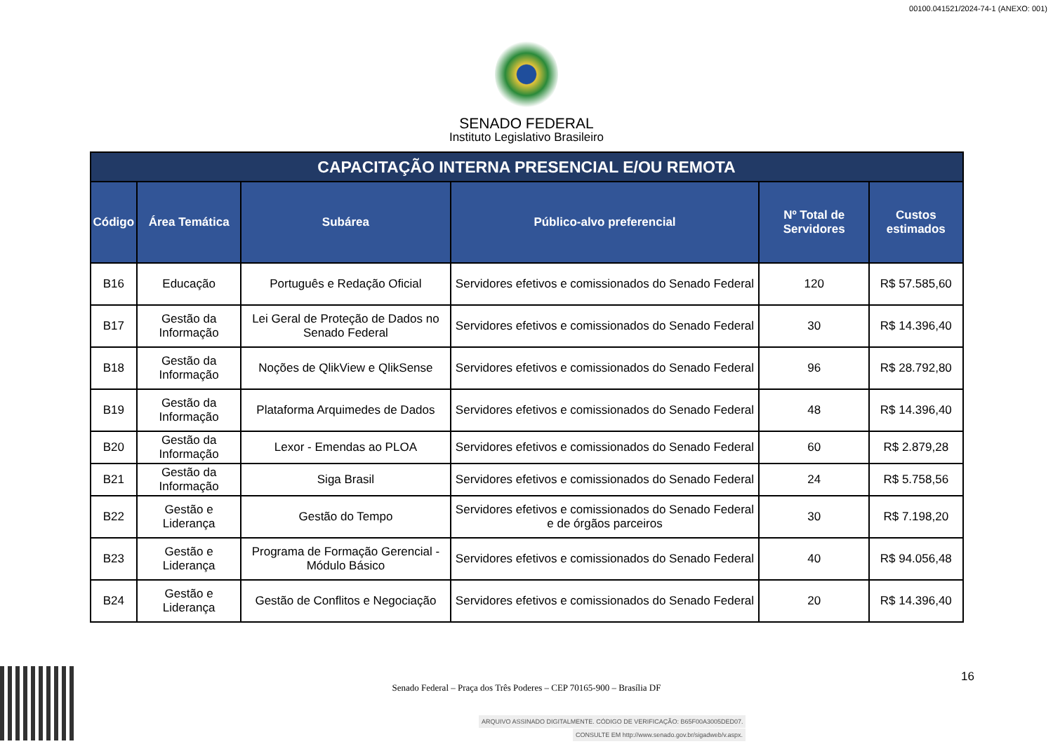00100.041521/2024-74-1 (ANEXO: 001)
SENADO FEDERAL
Instituto Legislativo Brasileiro
| CAPACITAÇÃO INTERNA PRESENCIAL E/OU REMOTA | | | | | |
| Código | Área Temática | Subárea | Público-alvo preferencial | Nº Total de Servidores | Custos estimados |
| B16 | Educação | Português e Redação Oficial | Servidores efetivos e comissionados do Senado Federal | 120 | R$ 57.585,60 |
| B17 | Gestão da Informação | Lei Geral de Proteção de Dados no Senado Federal | Servidores efetivos e comissionados do Senado Federal | 30 | R$ 14.396,40 |
| B18 | Gestão da Informação | Noções de QlikView e QlikSense | Servidores efetivos e comissionados do Senado Federal | 96 | R$ 28.792,80 |
| B19 | Gestão da Informação | Plataforma Arquimedes de Dados | Servidores efetivos e comissionados do Senado Federal | 48 | R$ 14.396,40 |
| B20 | Gestão da Informação | Lexor - Emendas ao PLOA | Servidores efetivos e comissionados do Senado Federal | 60 | R$ 2.879,28 |
| B21 | Gestão da Informação | Siga Brasil | Servidores efetivos e comissionados do Senado Federal | 24 | R$ 5.758,56 |
| B22 | Gestão e Liderança | Gestão do Tempo | Servidores efetivos e comissionados do Senado Federal e de órgãos parceiros | 30 | R$ 7.198,20 |
| B23 | Gestão e Liderança | Programa de Formação Gerencial - Módulo Básico | Servidores efetivos e comissionados do Senado Federal | 40 | R$ 94.056,48 |
| B24 | Gestão e Liderança | Gestão de Conflitos e Negociação | Servidores efetivos e comissionados do Senado Federal | 20 | R$ 14.396,40 |
Senado Federal – Praça dos Três Poderes – CEP 70165-900 – Brasília DF
16
ARQUIVO ASSINADO DIGITALMENTE. CÓDIGO DE VERIFICAÇÃO: B65F00A3005DED07.
CONSULTE EM http://www.senado.gov.br/sigadweb/v.aspx.